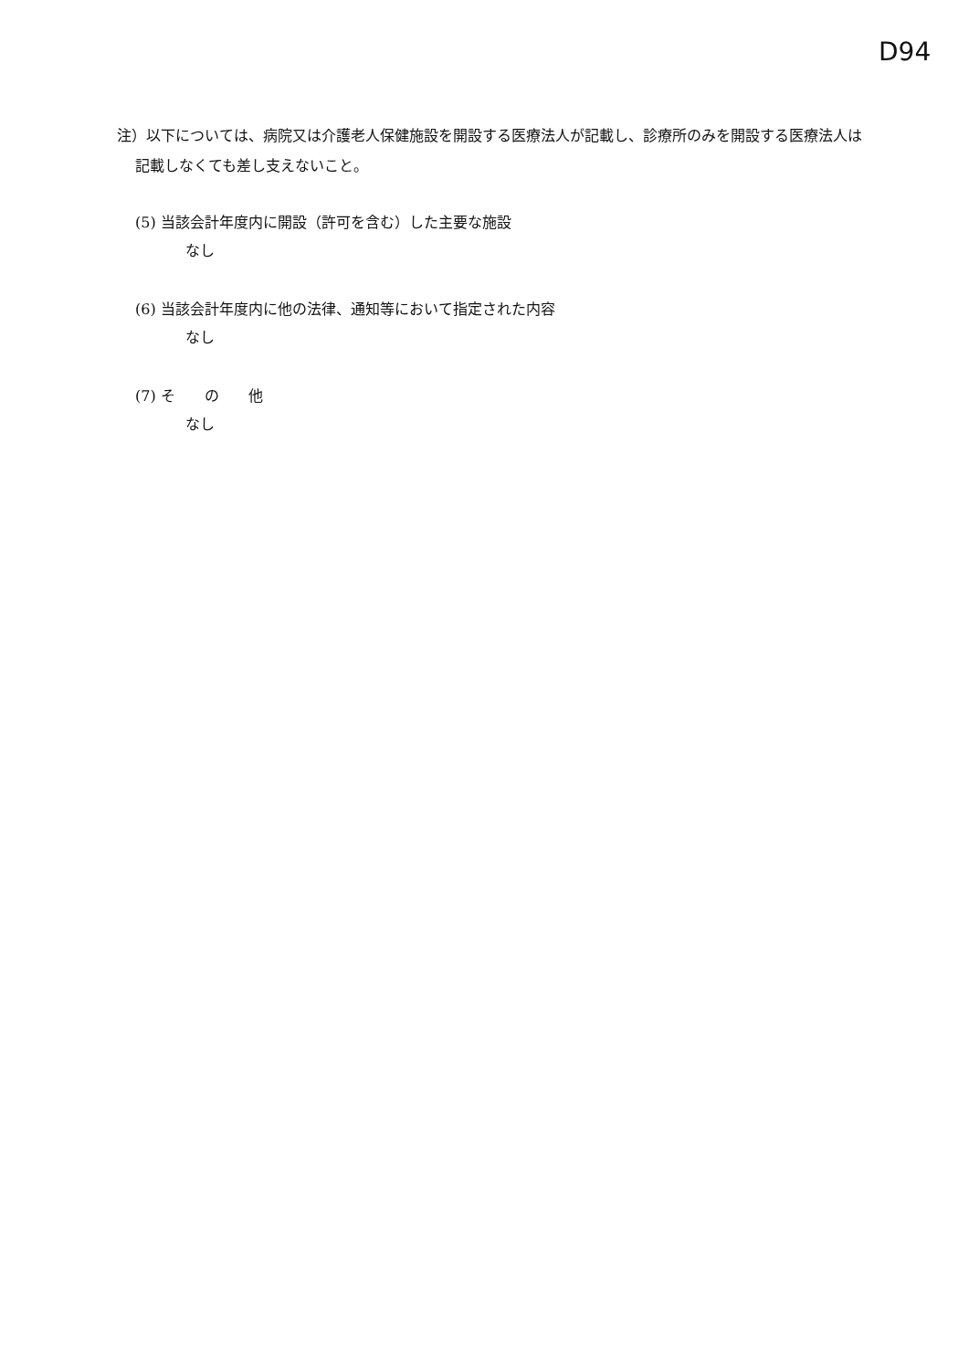D94
注）以下については、病院又は介護老人保健施設を開設する医療法人が記載し、診療所のみを開設する医療法人は記載しなくても差し支えないこと。
(5) 当該会計年度内に開設（許可を含む）した主要な施設
なし
(6) 当該会計年度内に他の法律、通知等において指定された内容
なし
(7) そ　　の　　他
なし